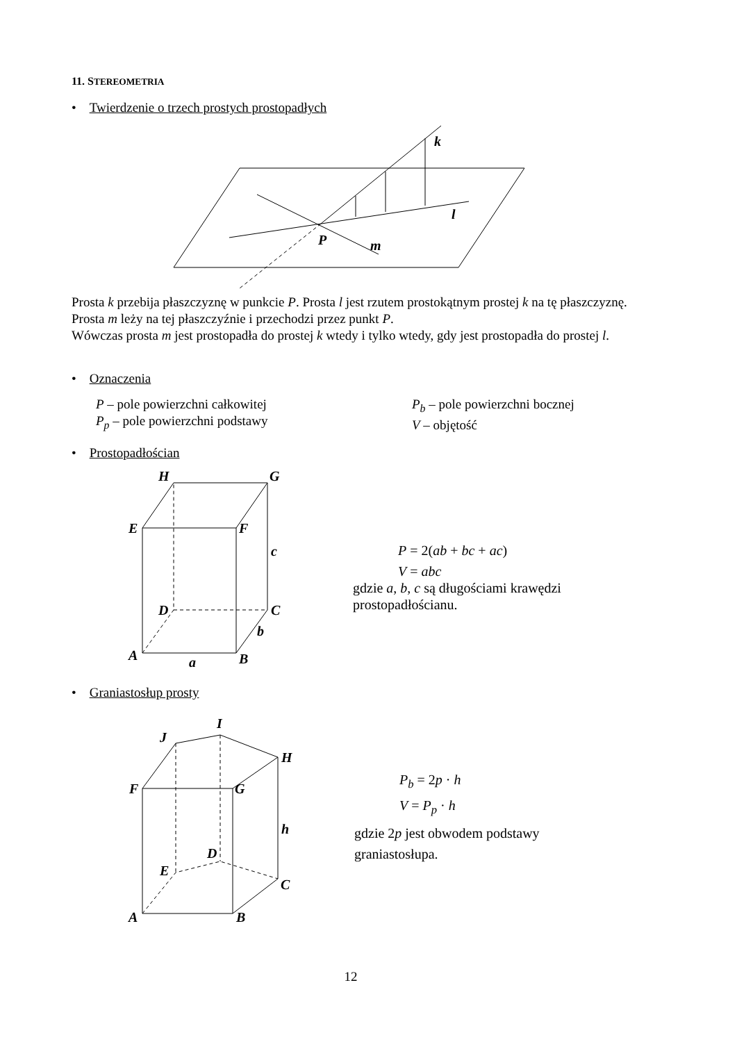11. STEREOMETRIA
• Twierdzenie o trzech prostych prostopadłych
k
l
P
m
Prosta k przebija płaszczyznę w punkcie P. Prosta l jest rzutem prostokątnym prostej k na tę płaszczyznę. Prosta m leży na tej płaszczyźnie i przechodzi przez punkt P.
Wówczas prosta m jest prostopadła do prostej k wtedy i tylko wtedy, gdy jest prostopadła do prostej l.
• Oznaczenia
P – pole powierzchni całkowitej
P<sub>p</sub> – pole powierzchni podstawy
P<sub>b</sub> – pole powierzchni bocznej
V – objętość
• Prostopadłościan
H
G
E
F
D
C
A
B
c
b
a
P = 2(ab + bc + ac)
V = abc
gdzie a, b, c są długościami krawędzi
prostopadłościanu.
• Graniastosłup prosty
I
J
H
F
G
D
E
C
A
B
h
P<sub>b</sub> = 2p · h
V = P<sub>p</sub> · h
gdzie 2p jest obwodem podstawy
graniastosłupa.
12